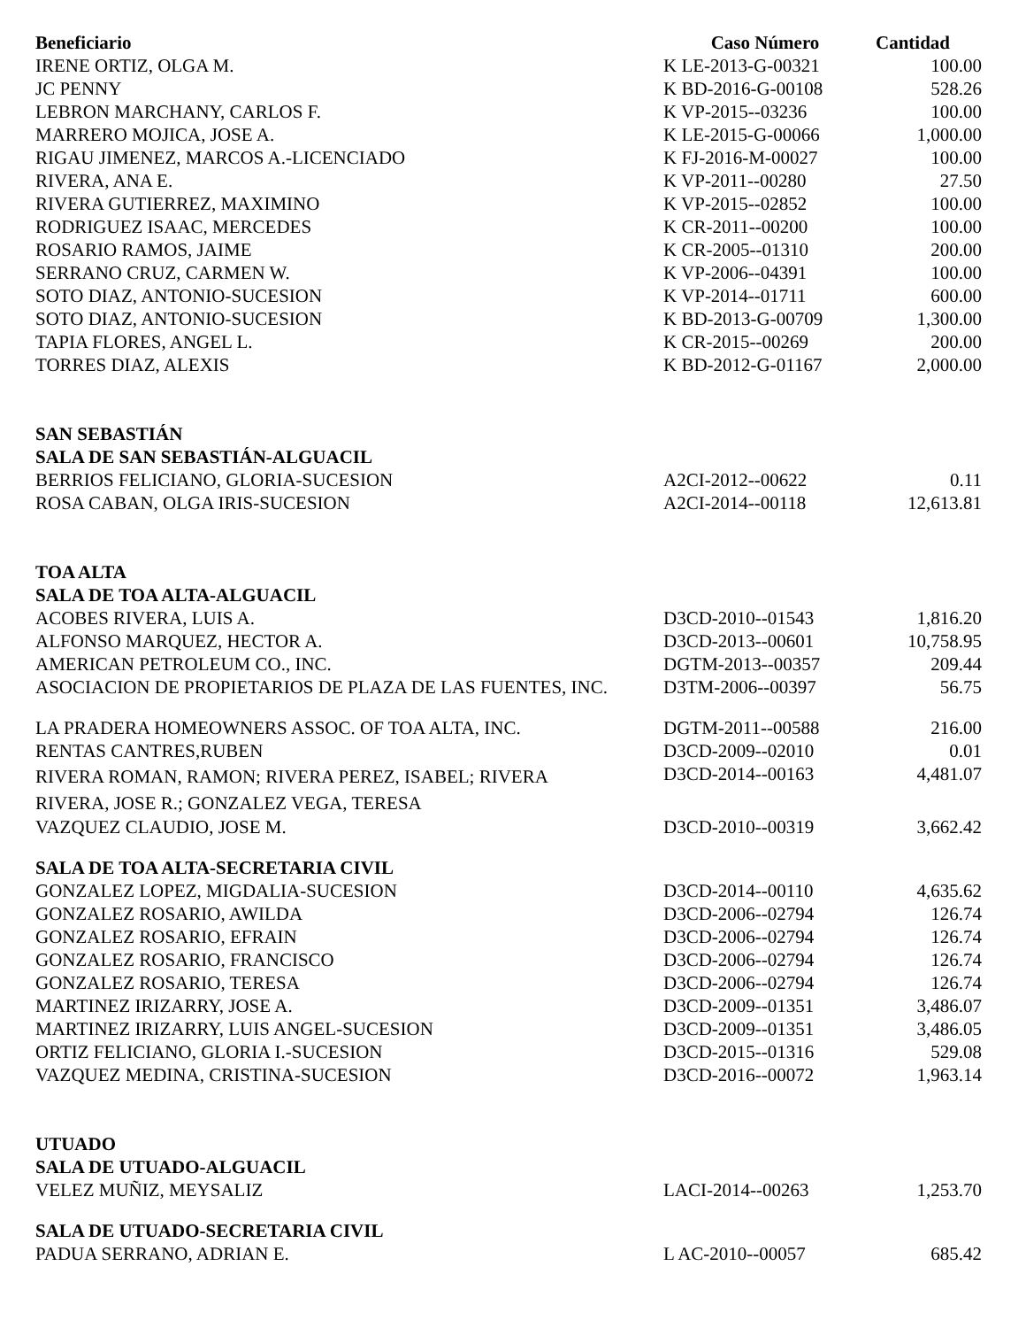| Beneficiario | Caso Número | Cantidad |
| --- | --- | --- |
| IRENE ORTIZ, OLGA M. | K LE-2013-G-00321 | 100.00 |
| JC PENNY | K BD-2016-G-00108 | 528.26 |
| LEBRON MARCHANY, CARLOS F. | K VP-2015--03236 | 100.00 |
| MARRERO MOJICA, JOSE A. | K LE-2015-G-00066 | 1,000.00 |
| RIGAU JIMENEZ, MARCOS A.-LICENCIADO | K FJ-2016-M-00027 | 100.00 |
| RIVERA, ANA E. | K VP-2011--00280 | 27.50 |
| RIVERA GUTIERREZ, MAXIMINO | K VP-2015--02852 | 100.00 |
| RODRIGUEZ ISAAC, MERCEDES | K CR-2011--00200 | 100.00 |
| ROSARIO RAMOS, JAIME | K CR-2005--01310 | 200.00 |
| SERRANO CRUZ, CARMEN W. | K VP-2006--04391 | 100.00 |
| SOTO DIAZ, ANTONIO-SUCESION | K VP-2014--01711 | 600.00 |
| SOTO DIAZ, ANTONIO-SUCESION | K BD-2013-G-00709 | 1,300.00 |
| TAPIA FLORES, ANGEL L. | K CR-2015--00269 | 200.00 |
| TORRES DIAZ, ALEXIS | K BD-2012-G-01167 | 2,000.00 |
| SAN SEBASTIÁN | | |
| SALA DE SAN SEBASTIÁN-ALGUACIL | | |
| BERRIOS FELICIANO, GLORIA-SUCESION | A2CI-2012--00622 | 0.11 |
| ROSA CABAN, OLGA IRIS-SUCESION | A2CI-2014--00118 | 12,613.81 |
| TOA ALTA | | |
| SALA DE TOA ALTA-ALGUACIL | | |
| ACOBES RIVERA, LUIS A. | D3CD-2010--01543 | 1,816.20 |
| ALFONSO MARQUEZ, HECTOR A. | D3CD-2013--00601 | 10,758.95 |
| AMERICAN PETROLEUM CO., INC. | DGTM-2013--00357 | 209.44 |
| ASOCIACION DE PROPIETARIOS DE PLAZA DE LAS FUENTES, INC. | D3TM-2006--00397 | 56.75 |
| LA PRADERA HOMEOWNERS ASSOC. OF TOA ALTA, INC. | DGTM-2011--00588 | 216.00 |
| RENTAS CANTRES,RUBEN | D3CD-2009--02010 | 0.01 |
| RIVERA ROMAN, RAMON; RIVERA PEREZ, ISABEL; RIVERA RIVERA, JOSE R.; GONZALEZ VEGA, TERESA | D3CD-2014--00163 | 4,481.07 |
| VAZQUEZ CLAUDIO, JOSE M. | D3CD-2010--00319 | 3,662.42 |
| SALA DE TOA ALTA-SECRETARIA CIVIL | | |
| GONZALEZ LOPEZ, MIGDALIA-SUCESION | D3CD-2014--00110 | 4,635.62 |
| GONZALEZ ROSARIO, AWILDA | D3CD-2006--02794 | 126.74 |
| GONZALEZ ROSARIO, EFRAIN | D3CD-2006--02794 | 126.74 |
| GONZALEZ ROSARIO, FRANCISCO | D3CD-2006--02794 | 126.74 |
| GONZALEZ ROSARIO, TERESA | D3CD-2006--02794 | 126.74 |
| MARTINEZ IRIZARRY, JOSE A. | D3CD-2009--01351 | 3,486.07 |
| MARTINEZ IRIZARRY, LUIS ANGEL-SUCESION | D3CD-2009--01351 | 3,486.05 |
| ORTIZ FELICIANO, GLORIA I.-SUCESION | D3CD-2015--01316 | 529.08 |
| VAZQUEZ MEDINA, CRISTINA-SUCESION | D3CD-2016--00072 | 1,963.14 |
| UTUADO | | |
| SALA DE UTUADO-ALGUACIL | | |
| VELEZ MUÑIZ, MEYSALIZ | LACI-2014--00263 | 1,253.70 |
| SALA DE UTUADO-SECRETARIA CIVIL | | |
| PADUA SERRANO, ADRIAN E. | L AC-2010--00057 | 685.42 |